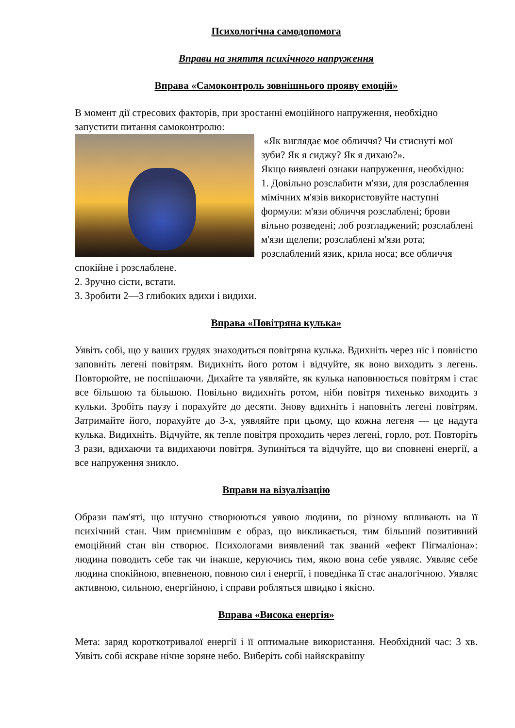Психологічна самодопомога
Вправи на зняття психічного напруження
Вправа «Самоконтроль зовнішнього прояву емоцій»
В момент дії стресових факторів, при зростанні емоційного напруження, необхідно запустити питання самоконтролю:
«Як виглядає моє обличчя? Чи стиснуті мої зуби? Як я сиджу? Як я дихаю?».
Якщо виявлені ознаки напруження, необхідно:
1. Довільно розслабити м'язи, для розслаблення мімічних м'язів використовуйте наступні формули: м'язи обличчя розслаблені; брови вільно розведені; лоб розгладжений; розслаблені м'язи щелепи; розслаблені м'язи рота; розслаблений язик, крила носа; все обличчя спокійне і розслаблене.
2. Зручно сісти, встати.
3. Зробити 2—3 глибоких вдихи і видихи.
Вправа «Повітряна кулька»
Уявіть собі, що у ваших грудях знаходиться повітряна кулька. Вдихніть через ніс і повністю заповніть легені повітрям. Видихніть його ротом і відчуйте, як воно виходить з легень. Повторюйте, не поспішаючи. Дихайте та уявляйте, як кулька наповнюється повітрям і стає все більшою та більшою. Повільно видихніть ротом, ніби повітря тихенько виходить з кульки. Зробіть паузу і порахуйте до десяти. Знову вдихніть і наповніть легені повітрям. Затримайте його, порахуйте до 3-х, уявляйте при цьому, що кожна легеня — це надута кулька. Видихніть. Відчуйте, як тепле повітря проходить через легені, горло, рот. Повторіть 3 рази, вдихаючи та видихаючи повітря. Зупиніться та відчуйте, що ви сповнені енергії, а все напруження зникло.
Вправи на візуалізацію
Образи пам'яті, що штучно створюються уявою людини, по різному впливають на її психічний стан. Чим приємнішим є образ, що викликається, тим більший позитивний емоційний стан він створює. Психологами виявлений так званий «ефект Пігмаліона»: людина поводить себе так чи інакше, керуючись тим, якою вона себе уявляє. Уявляє себе людина спокійною, впевненою, повною сил і енергії, і поведінка її стає аналогічною. Уявляє активною, сильною, енергійною, і справи робляться швидко і якісно.
Вправа «Висока енергія»
Мета: заряд короткотривалої енергії і її оптимальне використання. Необхідний час: 3 хв. Уявіть собі яскраве нічне зоряне небо. Виберіть собі найяскравішу